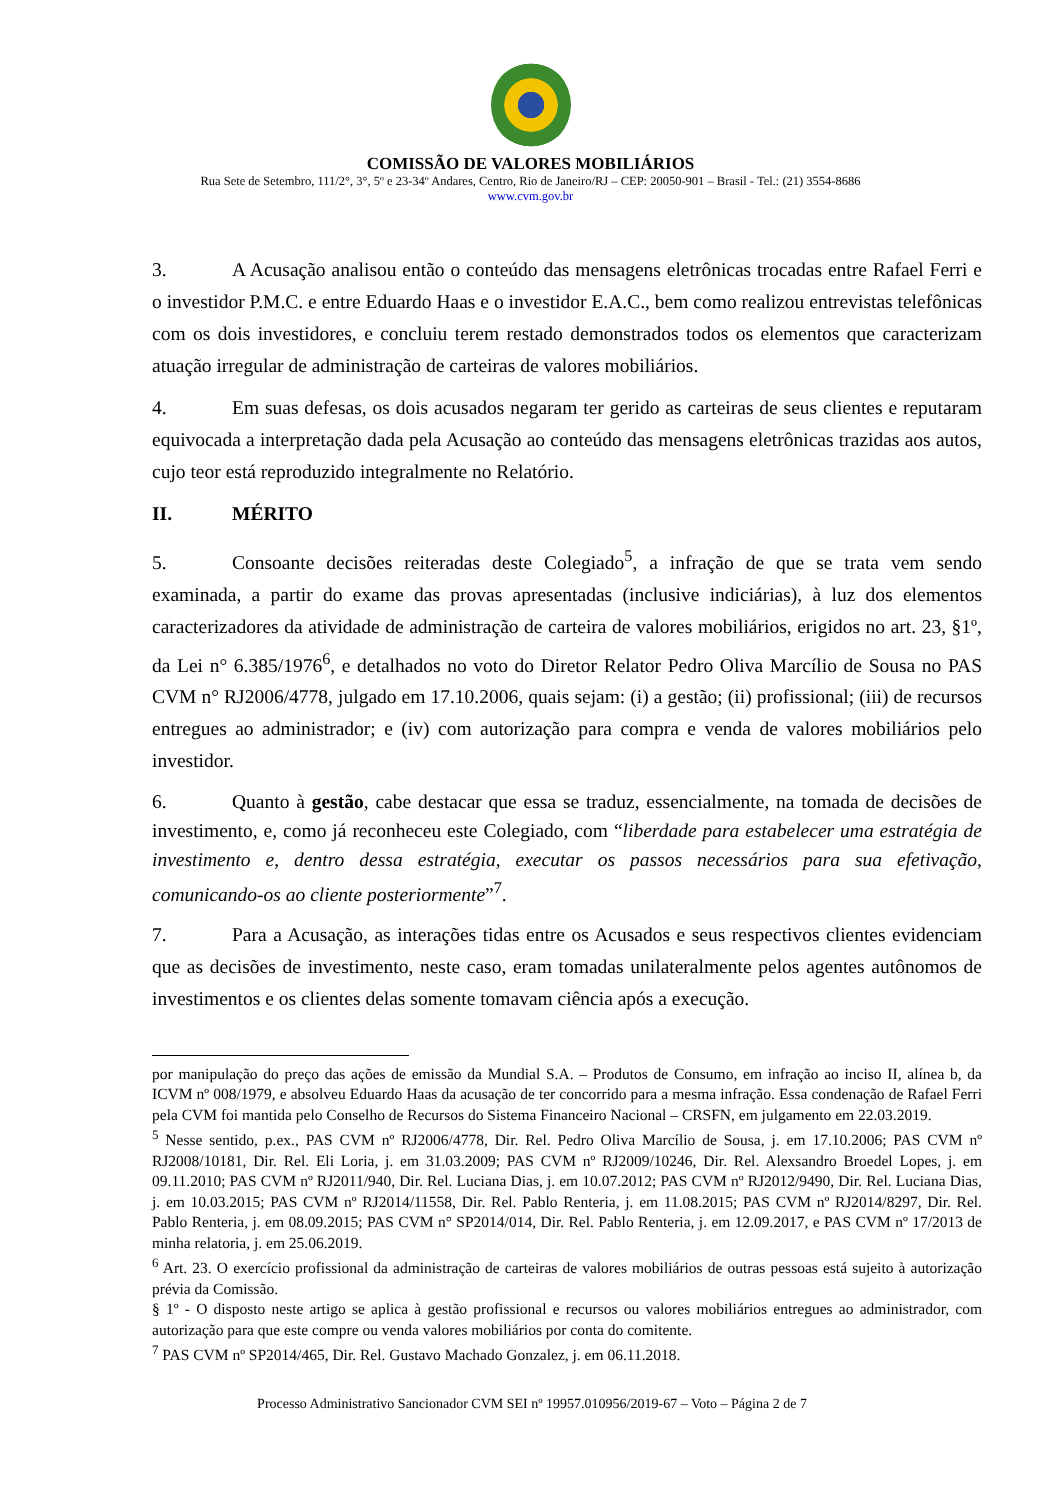COMISSÃO DE VALORES MOBILIÁRIOS
Rua Sete de Setembro, 111/2°, 3°, 5º e 23-34º Andares, Centro, Rio de Janeiro/RJ – CEP: 20050-901 – Brasil - Tel.: (21) 3554-8686
www.cvm.gov.br
3. A Acusação analisou então o conteúdo das mensagens eletrônicas trocadas entre Rafael Ferri e o investidor P.M.C. e entre Eduardo Haas e o investidor E.A.C., bem como realizou entrevistas telefônicas com os dois investidores, e concluiu terem restado demonstrados todos os elementos que caracterizam atuação irregular de administração de carteiras de valores mobiliários.
4. Em suas defesas, os dois acusados negaram ter gerido as carteiras de seus clientes e reputaram equivocada a interpretação dada pela Acusação ao conteúdo das mensagens eletrônicas trazidas aos autos, cujo teor está reproduzido integralmente no Relatório.
II. MÉRITO
5. Consoante decisões reiteradas deste Colegiado<sup>5</sup>, a infração de que se trata vem sendo examinada, a partir do exame das provas apresentadas (inclusive indiciárias), à luz dos elementos caracterizadores da atividade de administração de carteira de valores mobiliários, erigidos no art. 23, §1º, da Lei n° 6.385/1976<sup>6</sup>, e detalhados no voto do Diretor Relator Pedro Oliva Marcílio de Sousa no PAS CVM n° RJ2006/4778, julgado em 17.10.2006, quais sejam: (i) a gestão; (ii) profissional; (iii) de recursos entregues ao administrador; e (iv) com autorização para compra e venda de valores mobiliários pelo investidor.
6. Quanto à gestão, cabe destacar que essa se traduz, essencialmente, na tomada de decisões de investimento, e, como já reconheceu este Colegiado, com “liberdade para estabelecer uma estratégia de investimento e, dentro dessa estratégia, executar os passos necessários para sua efetivação, comunicando-os ao cliente posteriormente”<sup>7</sup>.
7. Para a Acusação, as interações tidas entre os Acusados e seus respectivos clientes evidenciam que as decisões de investimento, neste caso, eram tomadas unilateralmente pelos agentes autônomos de investimentos e os clientes delas somente tomavam ciência após a execução.
por manipulação do preço das ações de emissão da Mundial S.A. – Produtos de Consumo, em infração ao inciso II, alínea b, da ICVM nº 008/1979, e absolveu Eduardo Haas da acusação de ter concorrido para a mesma infração. Essa condenação de Rafael Ferri pela CVM foi mantida pelo Conselho de Recursos do Sistema Financeiro Nacional – CRSFN, em julgamento em 22.03.2019.
<sup>5</sup> Nesse sentido, p.ex., PAS CVM nº RJ2006/4778, Dir. Rel. Pedro Oliva Marcílio de Sousa, j. em 17.10.2006; PAS CVM nº RJ2008/10181, Dir. Rel. Eli Loria, j. em 31.03.2009; PAS CVM nº RJ2009/10246, Dir. Rel. Alexsandro Broedel Lopes, j. em 09.11.2010; PAS CVM nº RJ2011/940, Dir. Rel. Luciana Dias, j. em 10.07.2012; PAS CVM nº RJ2012/9490, Dir. Rel. Luciana Dias, j. em 10.03.2015; PAS CVM nº RJ2014/11558, Dir. Rel. Pablo Renteria, j. em 11.08.2015; PAS CVM nº RJ2014/8297, Dir. Rel. Pablo Renteria, j. em 08.09.2015; PAS CVM n° SP2014/014, Dir. Rel. Pablo Renteria, j. em 12.09.2017, e PAS CVM nº 17/2013 de minha relatoria, j. em 25.06.2019.
<sup>6</sup> Art. 23. O exercício profissional da administração de carteiras de valores mobiliários de outras pessoas está sujeito à autorização prévia da Comissão.
§ 1º - O disposto neste artigo se aplica à gestão profissional e recursos ou valores mobiliários entregues ao administrador, com autorização para que este compre ou venda valores mobiliários por conta do comitente.
<sup>7</sup> PAS CVM nº SP2014/465, Dir. Rel. Gustavo Machado Gonzalez, j. em 06.11.2018.
Processo Administrativo Sancionador CVM SEI nº 19957.010956/2019-67 – Voto – Página 2 de 7